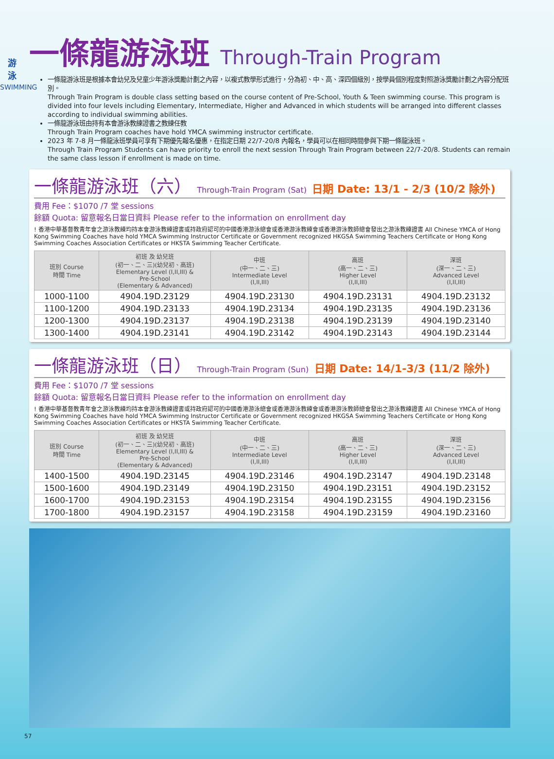游
泳
SWIMMING
一條龍游泳班 Through-Train Program
一條龍游泳班是根據本會幼兒及兒童少年游泳獎勵計劃之內容，以複式教學形式進行，分為初、中、高、深四個級別，按學員個別程度對照游泳獎勵計劃之內容分配班別。
Through Train Program is double class setting based on the course content of Pre-School, Youth & Teen swimming course. This program is divided into four levels including Elementary, Intermediate, Higher and Advanced in which students will be arranged into different classes according to individual swimming abilities.
一條龍游泳班由持有本會游泳教練證書之教練任教
Through Train Program coaches have hold YMCA swimming instructor certificate.
2023 年 7-8 月一條龍泳班學員可享有下期優先報名優惠，在指定日期 22/7-20/8 內報名，學員可以在相同時間參與下期一條龍泳班。
Through Train Program Students can have priority to enroll the next session Through Train Program between 22/7-20/8. Students can remain the same class lesson if enrollment is made on time.
一條龍游泳班（六） Through-Train Program (Sat) 日期 Date: 13/1 - 2/3 (10/2 除外)
費用 Fee：$1070 /7 堂 sessions
餘額 Quota: 留意報名日當日資料 Please refer to the information on enrollment day
! 香港中華基督教青年會之游泳教練均持本會游泳教練證書或持政府認可的中國香港游泳總會或香港游泳教練會或香港游泳教師總會發出之游泳教練證書 All Chinese YMCA of Hong Kong Swimming Coaches have hold YMCA Swimming Instructor Certificate or Government recognized HKGSA Swimming Teachers Certificate or Hong Kong Swimming Coaches Association Certificates or HKSTA Swimming Teacher Certificate.
| 班別 Course 時間 Time | 初班 及 幼兒班 (初一、二、三)(幼兒初、高班) Elementary Level (I,II,III) & Pre-School (Elementary & Advanced) | 中班 (中一、二、三) Intermediate Level (I,II,III) | 高班 (高一、二、三) Higher Level (I,II,III) | 深班 (深一、二、三) Advanced Level (I,II,III) |
| --- | --- | --- | --- | --- |
| 1000-1100 | 4904.19D.23129 | 4904.19D.23130 | 4904.19D.23131 | 4904.19D.23132 |
| 1100-1200 | 4904.19D.23133 | 4904.19D.23134 | 4904.19D.23135 | 4904.19D.23136 |
| 1200-1300 | 4904.19D.23137 | 4904.19D.23138 | 4904.19D.23139 | 4904.19D.23140 |
| 1300-1400 | 4904.19D.23141 | 4904.19D.23142 | 4904.19D.23143 | 4904.19D.23144 |
一條龍游泳班（日） Through-Train Program (Sun) 日期 Date: 14/1-3/3 (11/2 除外)
費用 Fee：$1070 /7 堂 sessions
餘額 Quota: 留意報名日當日資料 Please refer to the information on enrollment day
! 香港中華基督教青年會之游泳教練均持本會游泳教練證書或持政府認可的中國香港游泳總會或香港游泳教練會或香港游泳教師總會發出之游泳教練證書 All Chinese YMCA of Hong Kong Swimming Coaches have hold YMCA Swimming Instructor Certificate or Government recognized HKGSA Swimming Teachers Certificate or Hong Kong Swimming Coaches Association Certificates or HKSTA Swimming Teacher Certificate.
| 班別 Course 時間 Time | 初班 及 幼兒班 (初一、二、三)(幼兒初、高班) Elementary Level (I,II,III) & Pre-School (Elementary & Advanced) | 中班 (中一、二、三) Intermediate Level (I,II,III) | 高班 (高一、二、三) Higher Level (I,II,III) | 深班 (深一、二、三) Advanced Level (I,II,III) |
| --- | --- | --- | --- | --- |
| 1400-1500 | 4904.19D.23145 | 4904.19D.23146 | 4904.19D.23147 | 4904.19D.23148 |
| 1500-1600 | 4904.19D.23149 | 4904.19D.23150 | 4904.19D.23151 | 4904.19D.23152 |
| 1600-1700 | 4904.19D.23153 | 4904.19D.23154 | 4904.19D.23155 | 4904.19D.23156 |
| 1700-1800 | 4904.19D.23157 | 4904.19D.23158 | 4904.19D.23159 | 4904.19D.23160 |
57